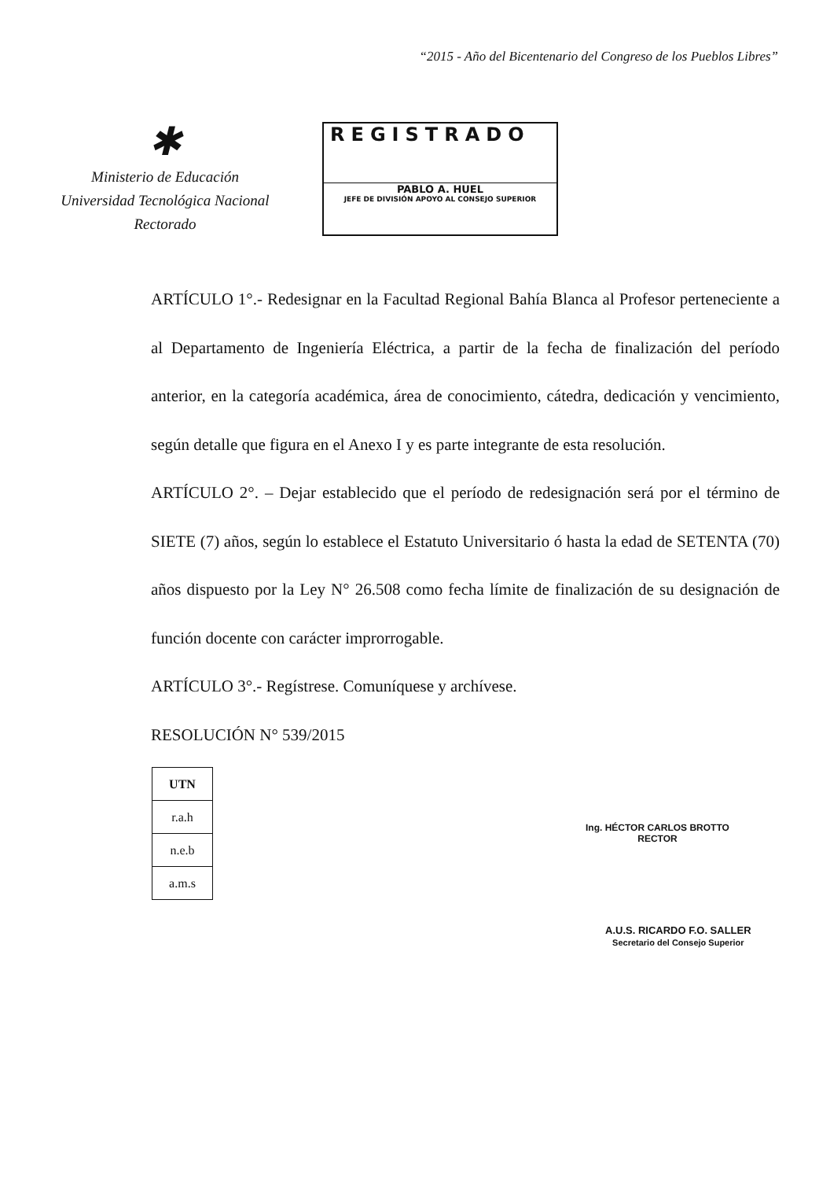“2015 - Año del Bicentenario del Congreso de los Pueblos Libres”
✱
Ministerio de Educación
Universidad Tecnológica Nacional
Rectorado
REGISTRADO
PABLO A. HUEL
JEFE DE DIVISIÓN APOYO AL CONSEJO SUPERIOR
ARTÍCULO 1°.- Redesignar en la Facultad Regional Bahía Blanca al Profesor perteneciente a al Departamento de Ingeniería Eléctrica, a partir de la fecha de finalización del período anterior, en la categoría académica, área de conocimiento, cátedra, dedicación y vencimiento, según detalle que figura en el Anexo I y es parte integrante de esta resolución.
ARTÍCULO 2°. – Dejar establecido que el período de redesignación será por el término de SIETE (7) años, según lo establece el Estatuto Universitario ó hasta la edad de SETENTA (70) años dispuesto por la Ley N° 26.508 como fecha límite de finalización de su designación de función docente con carácter improrrogable.
ARTÍCULO 3°.- Regístrese. Comuníquese y archívese.
RESOLUCIÓN N° 539/2015
| UTN |
| r.a.h |
| n.e.b |
| a.m.s |
Ing. HÉCTOR CARLOS BROTTO
RECTOR
A.U.S. RICARDO F.O. SALLER
Secretario del Consejo Superior